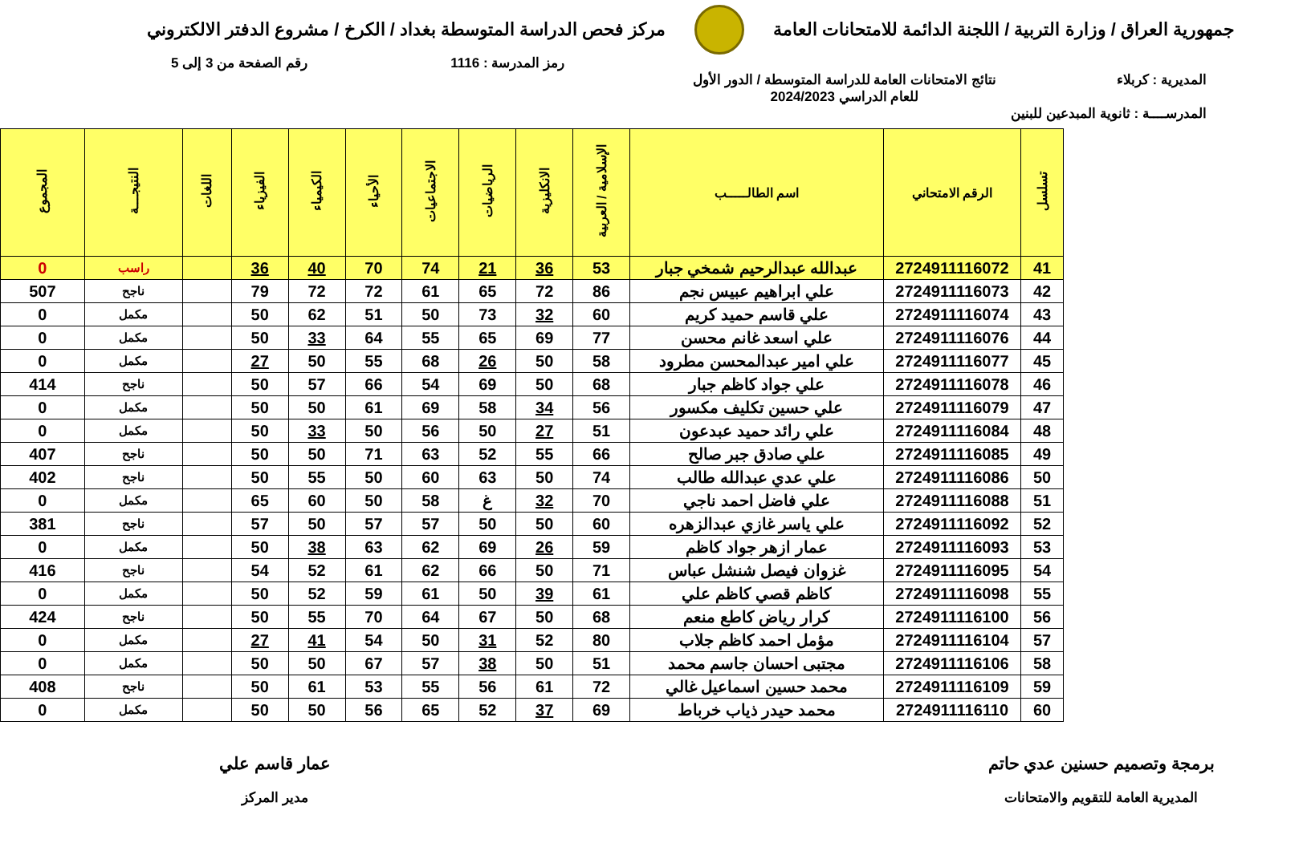جمهورية العراق / وزارة التربية / اللجنة الدائمة للامتحانات العامة
مركز فحص الدراسة المتوسطة بغداد / الكرخ / مشروع الدفتر الالكتروني
رمز المدرسة : 1116 رقم الصفحة من 3 إلى 5
المديرية : كربلاء نتائج الامتحانات العامة للدراسة المتوسطة / الدور الأول
للعام الدراسي 2024/2023
المدرســــة : ثانوية المبدعين للبنين
| تسلسل | الرقم الامتحاني | اسم الطالـــــب | الإسلامية / العربية | الانكليزية | الرياضيات | الاجتماعيات | الأحياء | الكيمياء | الفيزياء | اللغات | النتيجـــة | المجموع |
| --- | --- | --- | --- | --- | --- | --- | --- | --- | --- | --- | --- | --- |
| 41 | 2724911116072 | عبدالله عبدالرحيم شمخي جبار | 53 | 36 | 21 | 74 | 70 | 40 | 36 | | راسب | 0 |
| 42 | 2724911116073 | علي ابراهيم عبيس نجم | 86 | 72 | 65 | 61 | 72 | 72 | 79 | | ناجح | 507 |
| 43 | 2724911116074 | علي قاسم حميد كريم | 60 | 32 | 73 | 50 | 51 | 62 | 50 | | مكمل | 0 |
| 44 | 2724911116076 | علي اسعد غانم محسن | 77 | 69 | 65 | 55 | 64 | 33 | 50 | | مكمل | 0 |
| 45 | 2724911116077 | علي امير عبدالمحسن مطرود | 58 | 50 | 26 | 68 | 55 | 50 | 27 | | مكمل | 0 |
| 46 | 2724911116078 | علي جواد كاظم جبار | 68 | 50 | 69 | 54 | 66 | 57 | 50 | | ناجح | 414 |
| 47 | 2724911116079 | علي حسين تكليف مكسور | 56 | 34 | 58 | 69 | 61 | 50 | 50 | | مكمل | 0 |
| 48 | 2724911116084 | علي رائد حميد عبدعون | 51 | 27 | 50 | 56 | 50 | 33 | 50 | | مكمل | 0 |
| 49 | 2724911116085 | علي صادق جبر صالح | 66 | 55 | 52 | 63 | 71 | 50 | 50 | | ناجح | 407 |
| 50 | 2724911116086 | علي عدي عبدالله طالب | 74 | 50 | 63 | 60 | 50 | 55 | 50 | | ناجح | 402 |
| 51 | 2724911116088 | علي فاضل احمد ناجي | 70 | 32 | غ | 58 | 50 | 60 | 65 | | مكمل | 0 |
| 52 | 2724911116092 | علي ياسر غازي عبدالزهره | 60 | 50 | 50 | 57 | 57 | 50 | 57 | | ناجح | 381 |
| 53 | 2724911116093 | عمار ازهر جواد كاظم | 59 | 26 | 69 | 62 | 63 | 38 | 50 | | مكمل | 0 |
| 54 | 2724911116095 | غزوان فيصل شنشل عباس | 71 | 50 | 66 | 62 | 61 | 52 | 54 | | ناجح | 416 |
| 55 | 2724911116098 | كاظم قصي كاظم علي | 61 | 39 | 50 | 61 | 59 | 52 | 50 | | مكمل | 0 |
| 56 | 2724911116100 | كرار رياض كاطع منعم | 68 | 50 | 67 | 64 | 70 | 55 | 50 | | ناجح | 424 |
| 57 | 2724911116104 | مؤمل احمد كاظم جلاب | 80 | 52 | 31 | 50 | 54 | 41 | 27 | | مكمل | 0 |
| 58 | 2724911116106 | مجتبى احسان جاسم محمد | 51 | 50 | 38 | 57 | 67 | 50 | 50 | | مكمل | 0 |
| 59 | 2724911116109 | محمد حسين اسماعيل غالي | 72 | 61 | 56 | 55 | 53 | 61 | 50 | | ناجح | 408 |
| 60 | 2724911116110 | محمد حيدر ذياب خرباط | 69 | 37 | 52 | 65 | 56 | 50 | 50 | | مكمل | 0 |
برمجة وتصميم حسنين عدي حاتم
المديرية العامة للتقويم والامتحانات
عمار قاسم علي
مدير المركز